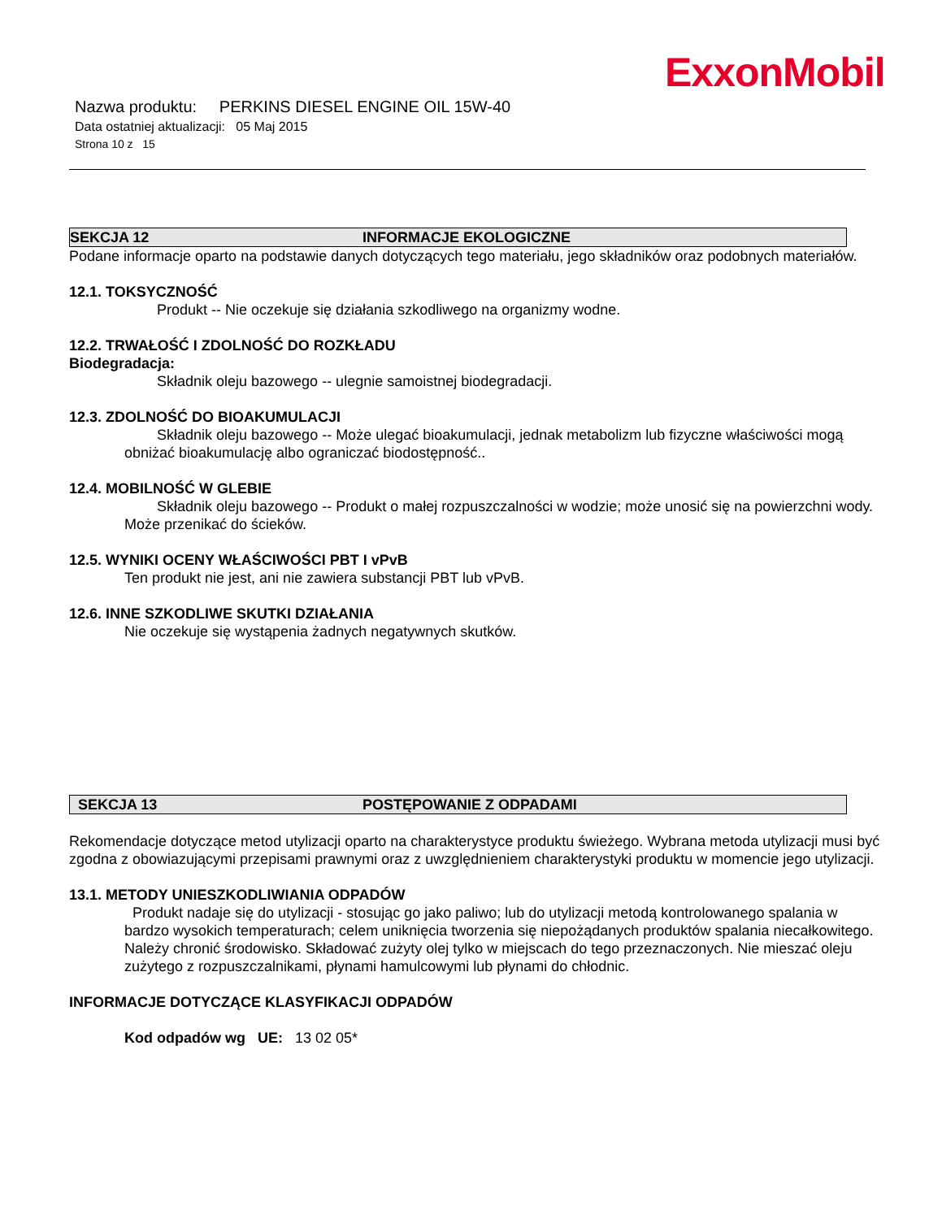ExxonMobil
Nazwa produktu: PERKINS DIESEL ENGINE OIL 15W-40
Data ostatniej aktualizacji: 05 Maj 2015
Strona 10 z 15
SEKCJA 12 INFORMACJE EKOLOGICZNE
Podane informacje oparto na podstawie danych dotyczących tego materiału, jego składników oraz podobnych materiałów.
12.1. TOKSYCZNOŚĆ
Produkt -- Nie oczekuje się działania szkodliwego na organizmy wodne.
12.2. TRWAŁOŚĆ I ZDOLNOŚĆ DO ROZKŁADU
Biodegradacja:
Składnik oleju bazowego -- ulegnie samoistnej biodegradacji.
12.3. ZDOLNOŚĆ DO BIOAKUMULACJI
Składnik oleju bazowego -- Może ulegać bioakumulacji, jednak metabolizm lub fizyczne właściwości mogą obniżać bioakumulację albo ograniczać biodostępność..
12.4. MOBILNOŚĆ W GLEBIE
Składnik oleju bazowego -- Produkt o małej rozpuszczalności w wodzie; może unosić się na powierzchni wody. Może przenikać do ścieków.
12.5. WYNIKI OCENY WŁAŚCIWOŚCI PBT I vPvB
Ten produkt nie jest, ani nie zawiera substancji PBT lub vPvB.
12.6. INNE SZKODLIWE SKUTKI DZIAŁANIA
Nie oczekuje się wystąpenia żadnych negatywnych skutków.
SEKCJA 13 POSTĘPOWANIE Z ODPADAMI
Rekomendacje dotyczące metod utylizacji oparto na charakterystyce produktu świeżego. Wybrana metoda utylizacji musi być zgodna z obowiazującymi przepisami prawnymi oraz z uwzględnieniem charakterystyki produktu w momencie jego utylizacji.
13.1. METODY UNIESZKODLIWIANIA ODPADÓW
Produkt nadaje się do utylizacji - stosując go jako paliwo; lub do utylizacji metodą kontrolowanego spalania w bardzo wysokich temperaturach; celem uniknięcia tworzenia się niepożądanych produktów spalania niecałkowitego. Należy chronić środowisko. Składować zużyty olej tylko w miejscach do tego przeznaczonych. Nie mieszać oleju zużytego z rozpuszczalnikami, płynami hamulcowymi lub płynami do chłodnic.
INFORMACJE DOTYCZĄCE KLASYFIKACJI ODPADÓW
Kod odpadów wg UE: 13 02 05*